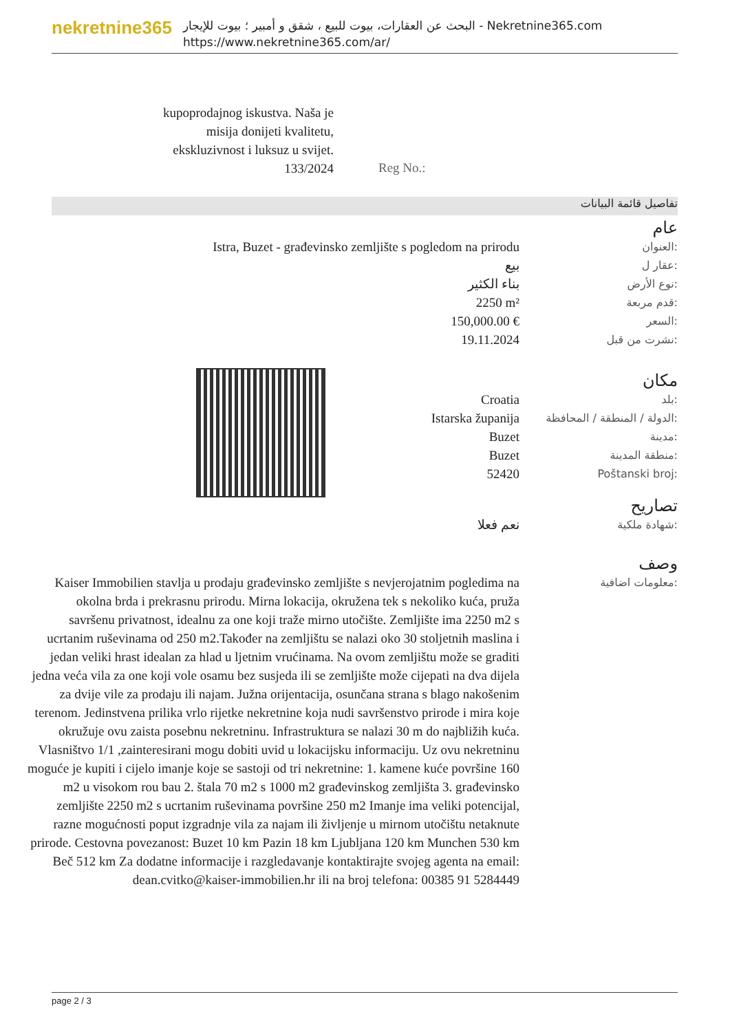nekretnine365
البحث عن العقارات، بيوت للبيع ، شقق و أمبير ؛ بيوت للإيجار - Nekretnine365.com
https://www.nekretnine365.com/ar/
kupoprodajnog iskustva. Naša je misija donijeti kvalitetu, ekskluzivnost i luksuz u svijet.
133/2024
Reg No.:
تفاصيل قائمة البيانات
| | عام |
| Istra, Buzet - građevinsko zemljište s pogledom na prirodu | العنوان: |
| بيع | عقار ل: |
| بناء الكثير | نوع الأرض: |
| 2250 m² | قدم مربعة: |
| 150,000.00 € | السعر: |
| 19.11.2024 | نشرت من قبل: |
| | مكان |
| Croatia | بلد: |
| Istarska županija | الدولة / المنطقة / المحافظة: |
| Buzet | مدينة: |
| Buzet | منطقة المدينة: |
| 52420 | Poštanski broj: |
| | تصاريح |
| نعم فعلا | شهادة ملكية: |
| | وصف |
| Kaiser Immobilien stavlja u prodaju građevinsko zemljište s nevjerojatnim pogledima na okolna brda i prekrasnu prirodu. Mirna lokacija, okružena tek s nekoliko kuća, pruža savršenu privatnost, idealnu za one koji traže mirno utočište. Zemljište ima 2250 m2 s ucrtanim ruševinama od 250 m2.Također na zemljištu se nalazi oko 30 stoljetnih maslina i jedan veliki hrast idealan za hlad u ljetnim vrućinama. Na ovom zemljištu može se graditi jedna veća vila za one koji vole osamu bez susjeda ili se zemljište može cijepati na dva dijela za dvije vile za prodaju ili najam. Južna orijentacija, osunčana strana s blago nakošenim terenom. Jedinstvena prilika vrlo rijetke nekretnine koja nudi savršenstvo prirode i mira koje okružuje ovu zaista posebnu nekretninu. Infrastruktura se nalazi 30 m do najbližih kuća. Vlasništvo 1/1 ,zainteresirani mogu dobiti uvid u lokacijsku informaciju. Uz ovu nekretninu moguće je kupiti i cijelo imanje koje se sastoji od tri nekretnine: 1. kamene kuće površine 160 m2 u visokom rou bau 2. štala 70 m2 s 1000 m2 građevinskog zemljišta 3. građevinsko zemljište 2250 m2 s ucrtanim ruševinama površine 250 m2 Imanje ima veliki potencijal, razne mogućnosti poput izgradnje vila za najam ili življenje u mirnom utočištu netaknute prirode. Cestovna povezanost: Buzet 10 km Pazin 18 km Ljubljana 120 km Munchen 530 km Beč 512 km Za dodatne informacije i razgledavanje kontaktirajte svojeg agenta na email: dean.cvitko@kaiser-immobilien.hr ili na broj telefona: 00385 91 5284449 | معلومات اضافية: |
page 2 / 3